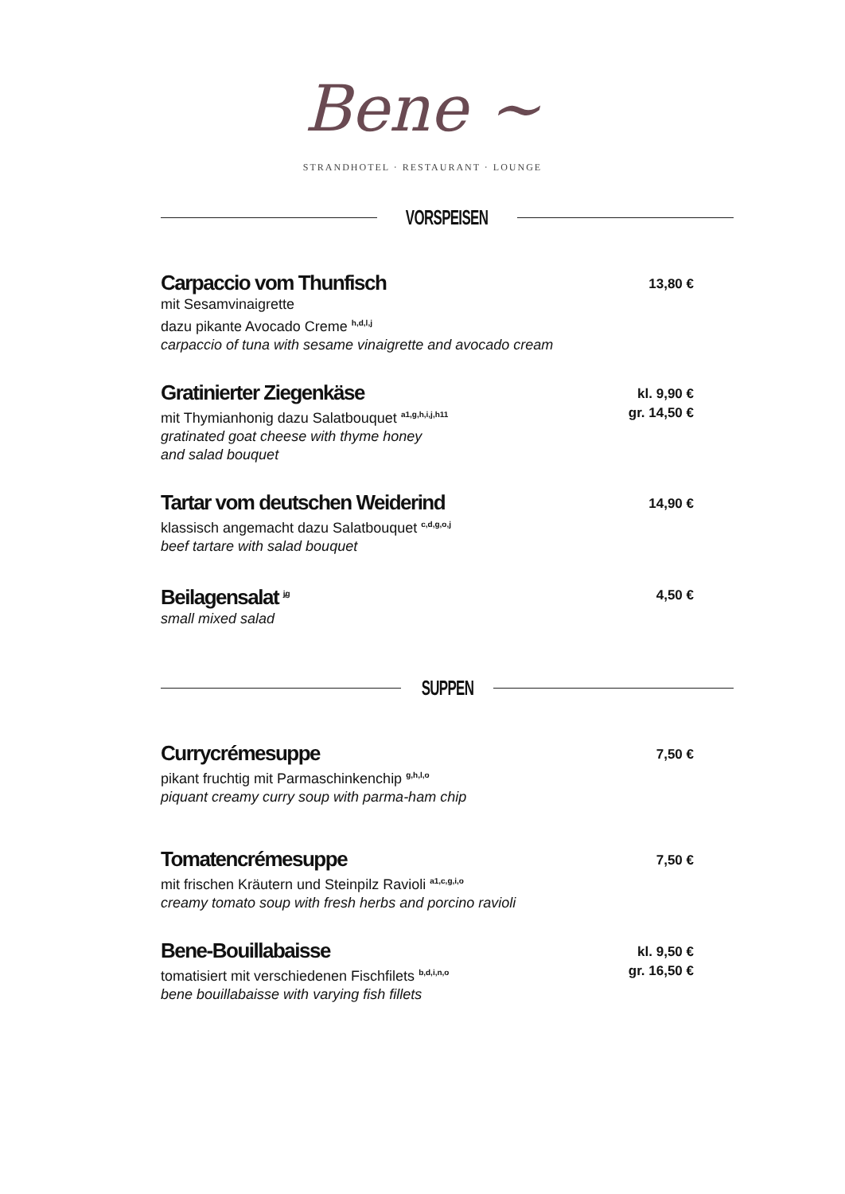Bene ~
STRANDHOTEL · RESTAURANT · LOUNGE
VORSPEISEN
Carpaccio vom Thunfisch
mit Sesamvinaigrette
dazu pikante Avocado Creme <sup>h,d,l,j</sup>
carpaccio of tuna with sesame vinaigrette and avocado cream
13,80 €
Gratinierter Ziegenkäse
mit Thymianhonig dazu Salatbouquet <sup>a1,g,h,i,j,h11</sup>
gratinated goat cheese with thyme honey
and salad bouquet
kl. 9,90 €
gr. 14,50 €
Tartar vom deutschen Weiderind
klassisch angemacht dazu Salatbouquet <sup>c,d,g,o,j</sup>
beef tartare with salad bouquet
14,90 €
Beilagensalat <sup>j,g</sup>
small mixed salad
4,50 €
SUPPEN
Currycrémesuppe
pikant fruchtig mit Parmaschinkenchip <sup>g,h,l,o</sup>
piquant creamy curry soup with parma-ham chip
7,50 €
Tomatencrémesuppe
mit frischen Kräutern und Steinpilz Ravioli <sup>a1,c,g,i,o</sup>
creamy tomato soup with fresh herbs and porcino ravioli
7,50 €
Bene-Bouillabaisse
tomatisiert mit verschiedenen Fischfilets <sup>b,d,i,n,o</sup>
bene bouillabaisse with varying fish fillets
kl. 9,50 €
gr. 16,50 €